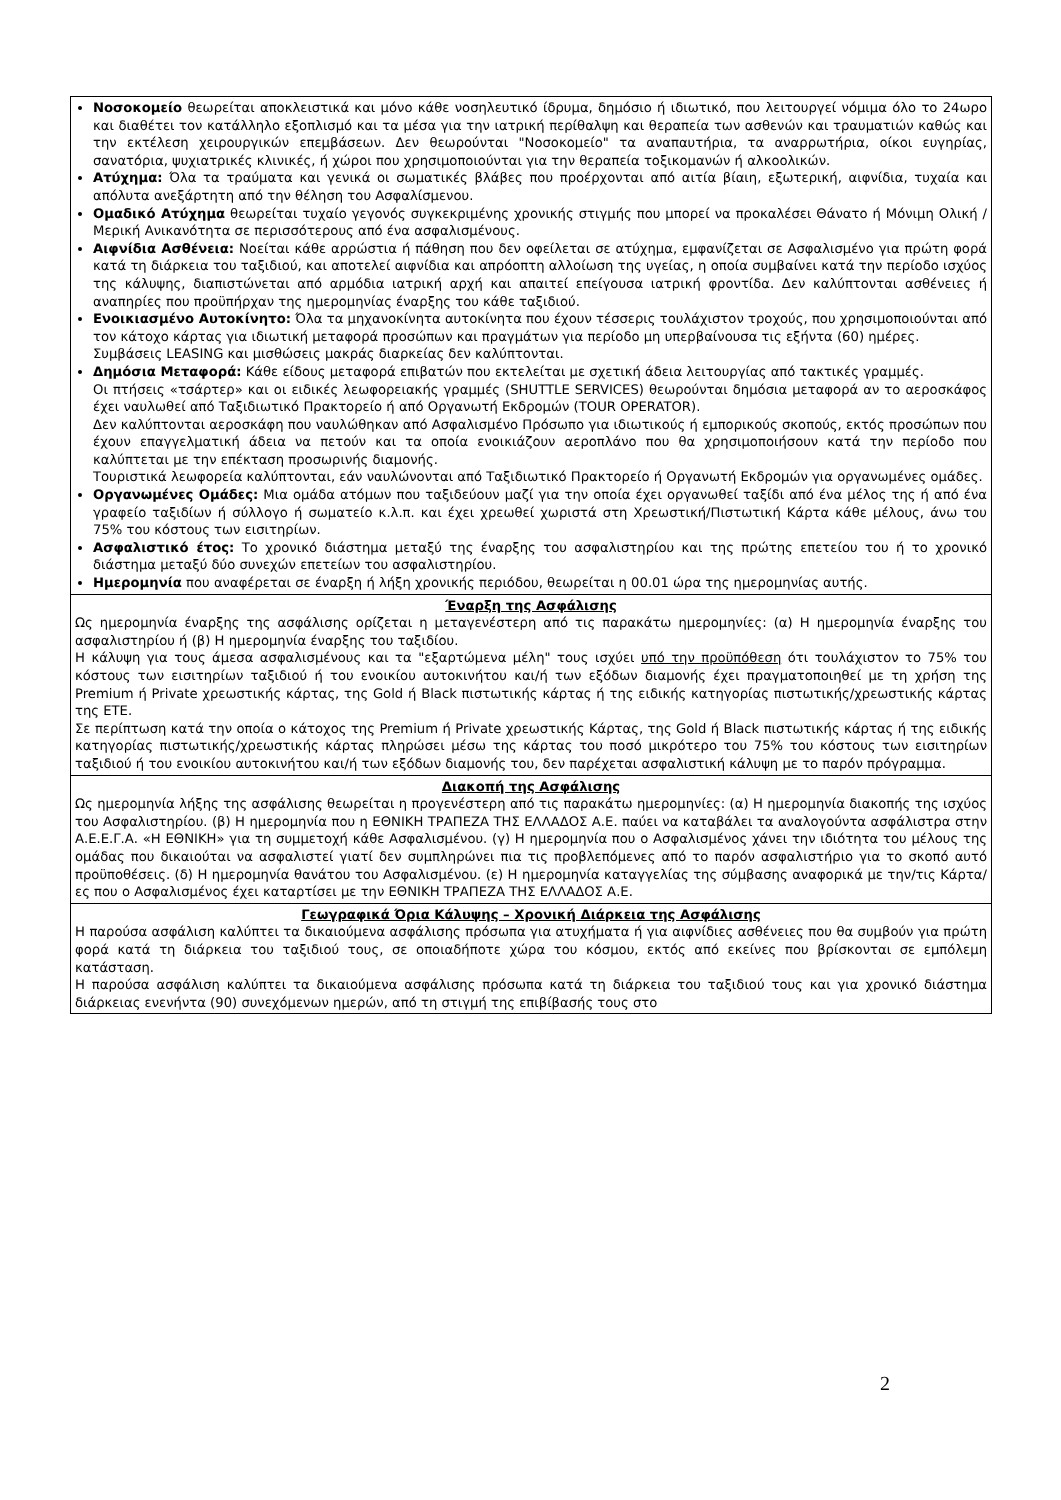| Νοσοκομείο θεωρείται αποκλειστικά και μόνο κάθε νοσηλευτικό ίδρυμα, δημόσιο ή ιδιωτικό, που λειτουργεί νόμιμα όλο το 24ωρο και διαθέτει τον κατάλληλο εξοπλισμό και τα μέσα για την ιατρική περίθαλψη και θεραπεία των ασθενών και τραυματιών καθώς και την εκτέλεση χειρουργικών επεμβάσεων. Δεν θεωρούνται "Νοσοκομείο" τα αναπαυτήρια, τα αναρρωτήρια, οίκοι ευγηρίας, σανατόρια, ψυχιατρικές κλινικές, ή χώροι που χρησιμοποιούνται για την θεραπεία τοξικομανών ή αλκοολικών. Ατύχημα: Όλα τα τραύματα και γενικά οι σωματικές βλάβες που προέρχονται από αιτία βίαιη, εξωτερική, αιφνίδια, τυχαία και απόλυτα ανεξάρτητη από την θέληση του Ασφαλίσμενου. Ομαδικό Ατύχημα θεωρείται τυχαίο γεγονός συγκεκριμένης χρονικής στιγμής που μπορεί να προκαλέσει Θάνατο ή Μόνιμη Ολική / Μερική Ανικανότητα σε περισσότερους από ένα ασφαλισμένους. Αιφνίδια Ασθένεια: Νοείται κάθε αρρώστια ή πάθηση που δεν οφείλεται σε ατύχημα, εμφανίζεται σε Ασφαλισμένο για πρώτη φορά κατά τη διάρκεια του ταξιδιού, και αποτελεί αιφνίδια και απρόοπτη αλλοίωση της υγείας, η οποία συμβαίνει κατά την περίοδο ισχύος της κάλυψης, διαπιστώνεται από αρμόδια ιατρική αρχή και απαιτεί επείγουσα ιατρική φροντίδα. Δεν καλύπτονται ασθένειες ή αναπηρίες που προϋπήρχαν της ημερομηνίας έναρξης του κάθε ταξιδιού. Ενοικιασμένο Αυτοκίνητο: Όλα τα μηχανοκίνητα αυτοκίνητα που έχουν τέσσερις τουλάχιστον τροχούς, που χρησιμοποιούνται από τον κάτοχο κάρτας για ιδιωτική μεταφορά προσώπων και πραγμάτων για περίοδο μη υπερβαίνουσα τις εξήντα (60) ημέρες. Συμβάσεις LEASING και μισθώσεις μακράς διαρκείας δεν καλύπτονται. Δημόσια Μεταφορά: Κάθε είδους μεταφορά επιβατών που εκτελείται με σχετική άδεια λειτουργίας από τακτικές γραμμές. Οι πτήσεις «τσάρτερ» και οι ειδικές λεωφορειακής γραμμές (SHUTTLE SERVICES) θεωρούνται δημόσια μεταφορά αν το αεροσκάφος έχει ναυλωθεί από Ταξιδιωτικό Πρακτορείο ή από Οργανωτή Εκδρομών (TOUR OPERATOR). Δεν καλύπτονται αεροσκάφη που ναυλώθηκαν από Ασφαλισμένο Πρόσωπο για ιδιωτικούς ή εμπορικούς σκοπούς, εκτός προσώπων που έχουν επαγγελματική άδεια να πετούν και τα οποία ενοικιάζουν αεροπλάνο που θα χρησιμοποιήσουν κατά την περίοδο που καλύπτεται με την επέκταση προσωρινής διαμονής. Τουριστικά λεωφορεία καλύπτονται, εάν ναυλώνονται από Ταξιδιωτικό Πρακτορείο ή Οργανωτή Εκδρομών για οργανωμένες ομάδες. Οργανωμένες Ομάδες: Μια ομάδα ατόμων που ταξιδεύουν μαζί για την οποία έχει οργανωθεί ταξίδι από ένα μέλος της ή από ένα γραφείο ταξιδίων ή σύλλογο ή σωματείο κ.λ.π. και έχει χρεωθεί χωριστά στη Χρεωστική/Πιστωτική Κάρτα κάθε μέλους, άνω του 75% του κόστους των εισιτηρίων. Ασφαλιστικό έτος: Το χρονικό διάστημα μεταξύ της έναρξης του ασφαλιστηρίου και της πρώτης επετείου του ή το χρονικό διάστημα μεταξύ δύο συνεχών επετείων του ασφαλιστηρίου. Ημερομηνία που αναφέρεται σε έναρξη ή λήξη χρονικής περιόδου, θεωρείται η 00.01 ώρα της ημερομηνίας αυτής. |
| Έναρξη της Ασφάλισης Ως ημερομηνία έναρξης της ασφάλισης ορίζεται η μεταγενέστερη από τις παρακάτω ημερομηνίες: (α) Η ημερομηνία έναρξης του ασφαλιστηρίου ή (β) Η ημερομηνία έναρξης του ταξιδίου. Η κάλυψη για τους άμεσα ασφαλισμένους και τα "εξαρτώμενα μέλη" τους ισχύει υπό την προϋπόθεση ότι τουλάχιστον το 75% του κόστους των εισιτηρίων ταξιδιού ή του ενοικίου αυτοκινήτου και/ή των εξόδων διαμονής έχει πραγματοποιηθεί με τη χρήση της Premium ή Private χρεωστικής κάρτας, της Gold ή Black πιστωτικής κάρτας ή της ειδικής κατηγορίας πιστωτικής/χρεωστικής κάρτας της ΕΤΕ. Σε περίπτωση κατά την οποία ο κάτοχος της Premium ή Private χρεωστικής Κάρτας, της Gold ή Black πιστωτικής κάρτας ή της ειδικής κατηγορίας πιστωτικής/χρεωστικής κάρτας πληρώσει μέσω της κάρτας του ποσό μικρότερο του 75% του κόστους των εισιτηρίων ταξιδιού ή του ενοικίου αυτοκινήτου και/ή των εξόδων διαμονής του, δεν παρέχεται ασφαλιστική κάλυψη με το παρόν πρόγραμμα. |
| Διακοπή της Ασφάλισης Ως ημερομηνία λήξης της ασφάλισης θεωρείται η προγενέστερη από τις παρακάτω ημερομηνίες: (α) Η ημερομηνία διακοπής της ισχύος του Ασφαλιστηρίου. (β) Η ημερομηνία που η ΕΘΝΙΚΗ ΤΡΑΠΕΖΑ ΤΗΣ ΕΛΛΑΔΟΣ Α.Ε. παύει να καταβάλει τα αναλογούντα ασφάλιστρα στην Α.Ε.Ε.Γ.Α. «Η ΕΘΝΙΚΗ» για τη συμμετοχή κάθε Ασφαλισμένου. (γ) Η ημερομηνία που ο Ασφαλισμένος χάνει την ιδιότητα του μέλους της ομάδας που δικαιούται να ασφαλιστεί γιατί δεν συμπληρώνει πια τις προβλεπόμενες από το παρόν ασφαλιστήριο για το σκοπό αυτό προϋποθέσεις. (δ) Η ημερομηνία θανάτου του Ασφαλισμένου. (ε) Η ημερομηνία καταγγελίας της σύμβασης αναφορικά με την/τις Κάρτα/ες που ο Ασφαλισμένος έχει καταρτίσει με την ΕΘΝΙΚΗ ΤΡΑΠΕΖΑ ΤΗΣ ΕΛΛΑΔΟΣ Α.Ε. |
| Γεωγραφικά Όρια Κάλυψης – Χρονική Διάρκεια της Ασφάλισης Η παρούσα ασφάλιση καλύπτει τα δικαιούμενα ασφάλισης πρόσωπα για ατυχήματα ή για αιφνίδιες ασθένειες που θα συμβούν για πρώτη φορά κατά τη διάρκεια του ταξιδιού τους, σε οποιαδήποτε χώρα του κόσμου, εκτός από εκείνες που βρίσκονται σε εμπόλεμη κατάσταση. Η παρούσα ασφάλιση καλύπτει τα δικαιούμενα ασφάλισης πρόσωπα κατά τη διάρκεια του ταξιδιού τους και για χρονικό διάστημα διάρκειας ενενήντα (90) συνεχόμενων ημερών, από τη στιγμή της επιβίβασής τους στο |
2